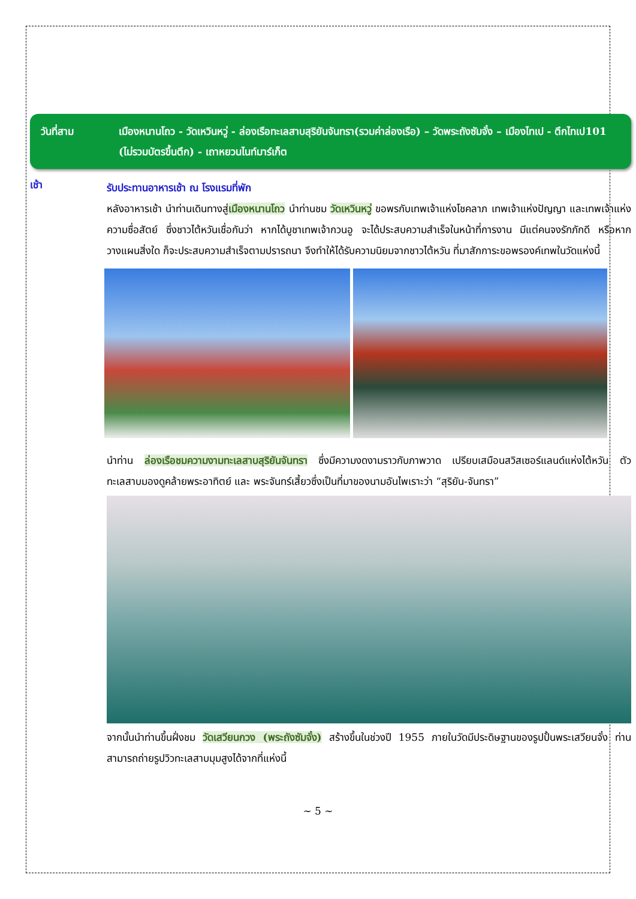วันที่สาม เมืองหนานโถว - วัดเหวินหวู่ - ล่องเรือทะเลสาบสุริยันจันทรา(รวมค่าล่องเรือ) – วัดพระถังซัมจั๋ง – เมืองไทเป - ตึกไทเป101 (ไม่รวมบัตรขึ้นตึก) - เถาหยวนไนท์มาร์เก็ต
เช้า
รับประทานอาหารเช้า ณ โรงแรมที่พัก
หลังอาหารเช้า นำท่านเดินทางสู่เมืองหนานโถว นำท่านชม วัดเหวินหวู่ ขอพรกับเทพเจ้าแห่งโชคลาภ เทพเจ้าแห่งปัญญา และเทพเจ้าแห่งความซื่อสัตย์ ซึ่งชาวไต้หวันเชื่อกันว่า หากได้บูชาเทพเจ้ากวนอู จะได้ประสบความสำเร็จในหน้าที่การงาน มีแต่คนจงรักภักดี หรือหากวางแผนสิ่งใด ก็จะประสบความสำเร็จตามปรารถนา จึงทำให้ได้รับความนิยมจากชาวไต้หวัน ที่มาสักการะขอพรองค์เทพในวัดแห่งนี้
นำท่าน ล่องเรือชมความงามทะเลสาบสุริยันจันทรา ซึ่งมีความงดงามราวกับภาพวาด เปรียบเสมือนสวิสเซอร์แลนด์แห่งไต้หวัน ตัวทะเลสาบมองดูคล้ายพระอาทิตย์ และ พระจันทร์เสี้ยวซึ่งเป็นที่มาของนามอันไพเราะว่า “สุริยัน-จันทรา”
จากนั้นนำท่านขึ้นฝั่งชม วัดเสวียนกวง (พระถังซัมจั๋ง) สร้างขึ้นในช่วงปี 1955 ภายในวัดมีประดิษฐานของรูปปั้นพระเสวียนจั๋ง ท่านสามารถถ่ายรูปวิวทะเลสาบมุมสูงได้จากที่แห่งนี้
~ 5 ~